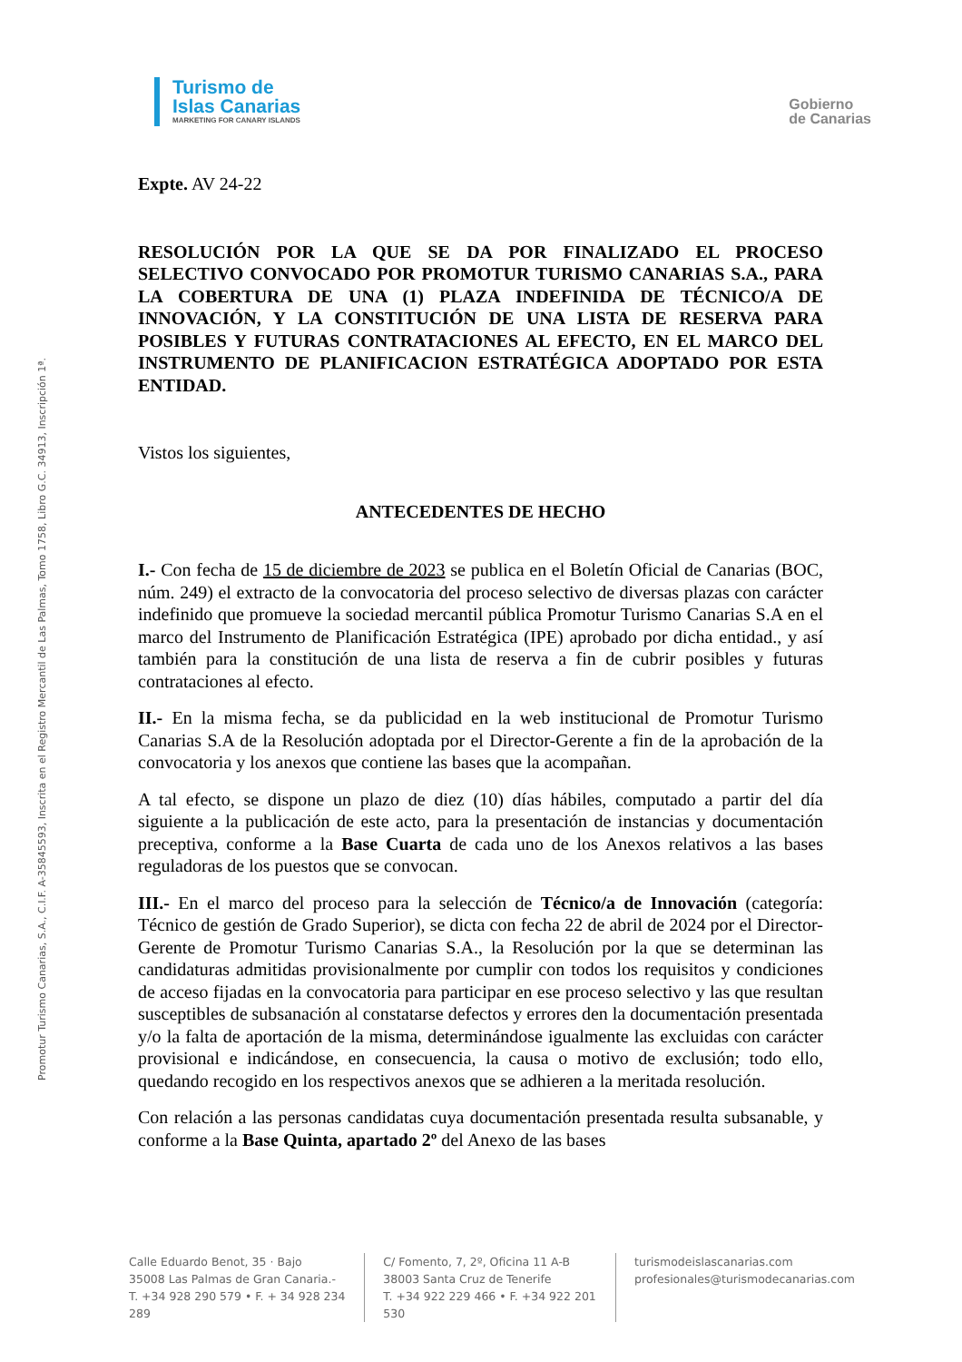Turismo de
Islas Canarias
MARKETING FOR CANARY ISLANDS
Gobierno
de Canarias
Promotur Turismo Canarias, S.A., C.I.F. A-35845593, Inscrita en el Registro Mercantil de Las Palmas, Tomo 1758, Libro G.C. 34913, Inscripción 1ª.
Expte. AV 24-22
RESOLUCIÓN POR LA QUE SE DA POR FINALIZADO EL PROCESO SELECTIVO CONVOCADO POR PROMOTUR TURISMO CANARIAS S.A., PARA LA COBERTURA DE UNA (1) PLAZA INDEFINIDA DE TÉCNICO/A DE INNOVACIÓN, Y LA CONSTITUCIÓN DE UNA LISTA DE RESERVA PARA POSIBLES Y FUTURAS CONTRATACIONES AL EFECTO, EN EL MARCO DEL INSTRUMENTO DE PLANIFICACION ESTRATÉGICA ADOPTADO POR ESTA ENTIDAD.
Vistos los siguientes,
ANTECEDENTES DE HECHO
I.- Con fecha de 15 de diciembre de 2023 se publica en el Boletín Oficial de Canarias (BOC, núm. 249) el extracto de la convocatoria del proceso selectivo de diversas plazas con carácter indefinido que promueve la sociedad mercantil pública Promotur Turismo Canarias S.A en el marco del Instrumento de Planificación Estratégica (IPE) aprobado por dicha entidad., y así también para la constitución de una lista de reserva a fin de cubrir posibles y futuras contrataciones al efecto.
II.- En la misma fecha, se da publicidad en la web institucional de Promotur Turismo Canarias S.A de la Resolución adoptada por el Director-Gerente a fin de la aprobación de la convocatoria y los anexos que contiene las bases que la acompañan.
A tal efecto, se dispone un plazo de diez (10) días hábiles, computado a partir del día siguiente a la publicación de este acto, para la presentación de instancias y documentación preceptiva, conforme a la Base Cuarta de cada uno de los Anexos relativos a las bases reguladoras de los puestos que se convocan.
III.- En el marco del proceso para la selección de Técnico/a de Innovación (categoría: Técnico de gestión de Grado Superior), se dicta con fecha 22 de abril de 2024 por el Director-Gerente de Promotur Turismo Canarias S.A., la Resolución por la que se determinan las candidaturas admitidas provisionalmente por cumplir con todos los requisitos y condiciones de acceso fijadas en la convocatoria para participar en ese proceso selectivo y las que resultan susceptibles de subsanación al constatarse defectos y errores den la documentación presentada y/o la falta de aportación de la misma, determinándose igualmente las excluidas con carácter provisional e indicándose, en consecuencia, la causa o motivo de exclusión; todo ello, quedando recogido en los respectivos anexos que se adhieren a la meritada resolución.
Con relación a las personas candidatas cuya documentación presentada resulta subsanable, y conforme a la Base Quinta, apartado 2º del Anexo de las bases
Calle Eduardo Benot, 35 · Bajo
35008 Las Palmas de Gran Canaria.-
T. +34 928 290 579 • F. + 34 928 234 289
C/ Fomento, 7, 2º, Oficina 11 A-B
38003 Santa Cruz de Tenerife
T. +34 922 229 466 • F. +34 922 201 530
turismodeislascanarias.com
profesionales@turismodecanarias.com